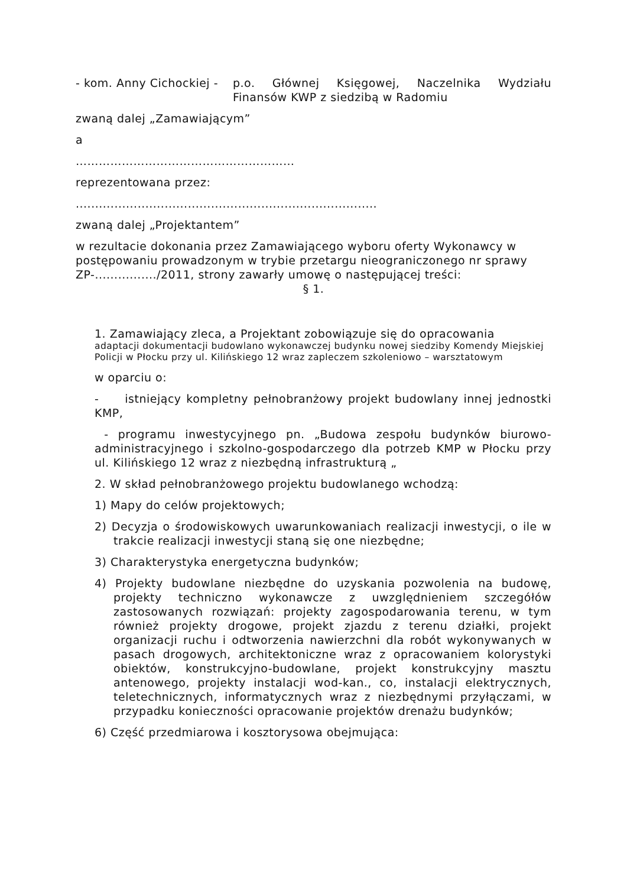- kom. Anny Cichockiej -
p.o. Głównej Księgowej, Naczelnika Wydziału Finansów KWP z siedzibą w Radomiu
zwaną dalej „Zamawiającym”
a
…………………………………………………
reprezentowana przez:
..............................................................................
zwaną dalej „Projektantem”
w rezultacie dokonania przez Zamawiającego wyboru oferty Wykonawcy w postępowaniu prowadzonym w trybie przetargu nieograniczonego nr sprawy ZP-................/2011, strony zawarły umowę o następującej treści:
§ 1.
1. Zamawiający zleca, a Projektant zobowiązuje się do opracowania
adaptacji dokumentacji budowlano wykonawczej budynku nowej siedziby Komendy Miejskiej Policji w Płocku przy ul. Kilińskiego 12 wraz zapleczem szkoleniowo – warsztatowym
w oparciu o:
- istniejący kompletny pełnobranżowy projekt budowlany innej jednostki KMP,
- programu inwestycyjnego pn. „Budowa zespołu budynków biurowo-administracyjnego i szkolno-gospodarczego dla potrzeb KMP w Płocku przy ul. Kilińskiego 12 wraz z niezbędną infrastrukturą „
2. W skład pełnobranżowego projektu budowlanego wchodzą:
1) Mapy do celów projektowych;
2) Decyzja o środowiskowych uwarunkowaniach realizacji inwestycji, o ile w trakcie realizacji inwestycji staną się one niezbędne;
3) Charakterystyka energetyczna budynków;
4) Projekty budowlane niezbędne do uzyskania pozwolenia na budowę, projekty techniczno wykonawcze z uwzględnieniem szczegółów zastosowanych rozwiązań: projekty zagospodarowania terenu, w tym również projekty drogowe, projekt zjazdu z terenu działki, projekt organizacji ruchu i odtworzenia nawierzchni dla robót wykonywanych w pasach drogowych, architektoniczne wraz z opracowaniem kolorystyki obiektów, konstrukcyjno-budowlane, projekt konstrukcyjny masztu antenowego, projekty instalacji wod-kan., co, instalacji elektrycznych, teletechnicznych, informatycznych wraz z niezbędnymi przyłączami, w przypadku konieczności opracowanie projektów drenażu budynków;
6) Część przedmiarowa i kosztorysowa obejmująca: